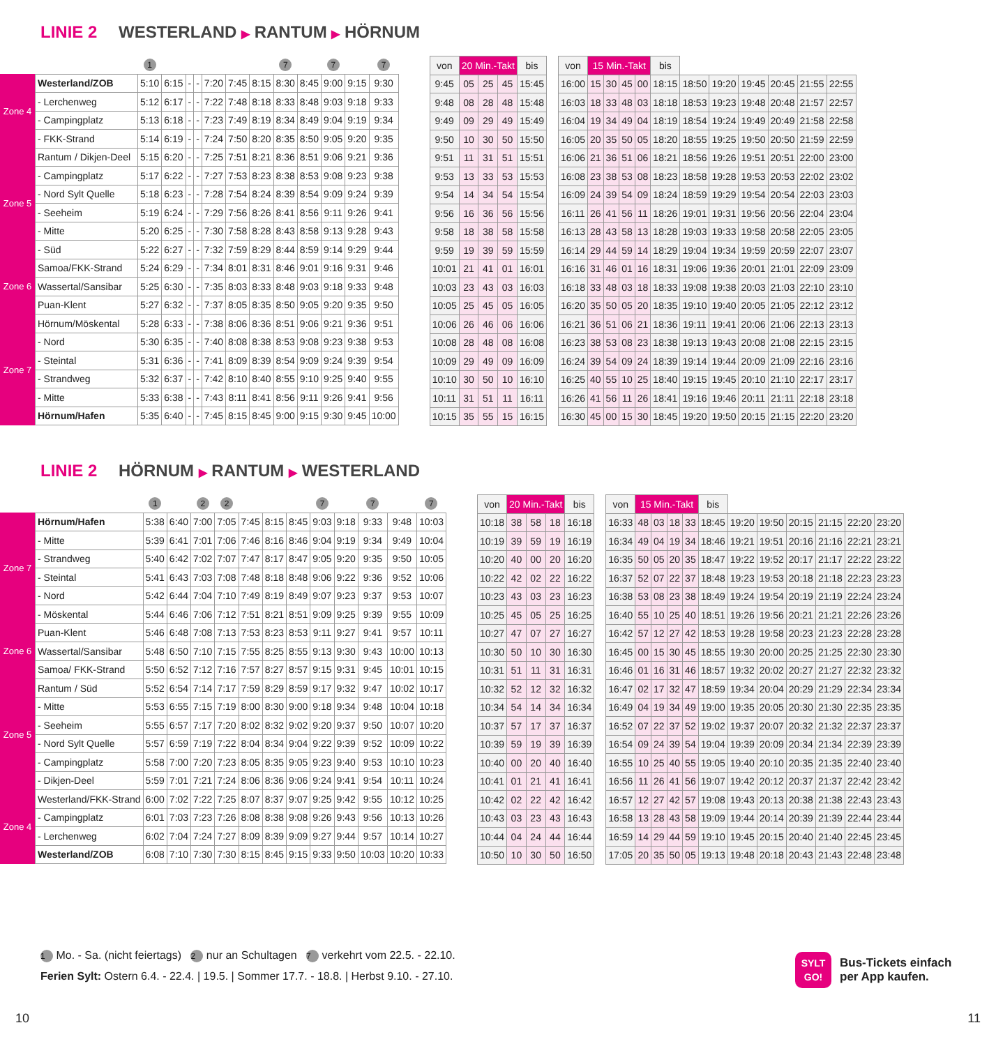LINIE 2 WESTERLAND ▶ RANTUM ▶ HÖRNUM
| | | 1 | | | | | | | 7 | | 7 | | 7 |
| Zone 4 | Westerland/ZOB | 5:10 | 6:15 | - | - | 7:20 | 7:45 | 8:15 | 8:30 | 8:45 | 9:00 | 9:15 | 9:30 |
| | - Lerchenweg | 5:12 | 6:17 | - | - | 7:22 | 7:48 | 8:18 | 8:33 | 8:48 | 9:03 | 9:18 | 9:33 |
| | - Campingplatz | 5:13 | 6:18 | - | - | 7:23 | 7:49 | 8:19 | 8:34 | 8:49 | 9:04 | 9:19 | 9:34 |
| | - FKK-Strand | 5:14 | 6:19 | - | - | 7:24 | 7:50 | 8:20 | 8:35 | 8:50 | 9:05 | 9:20 | 9:35 |
| Zone 5 | Rantum / Dikjen-Deel | 5:15 | 6:20 | - | - | 7:25 | 7:51 | 8:21 | 8:36 | 8:51 | 9:06 | 9:21 | 9:36 |
| | - Campingplatz | 5:17 | 6:22 | - | - | 7:27 | 7:53 | 8:23 | 8:38 | 8:53 | 9:08 | 9:23 | 9:38 |
| | - Nord Sylt Quelle | 5:18 | 6:23 | - | - | 7:28 | 7:54 | 8:24 | 8:39 | 8:54 | 9:09 | 9:24 | 9:39 |
| | - Seeheim | 5:19 | 6:24 | - | - | 7:29 | 7:56 | 8:26 | 8:41 | 8:56 | 9:11 | 9:26 | 9:41 |
| | - Mitte | 5:20 | 6:25 | - | - | 7:30 | 7:58 | 8:28 | 8:43 | 8:58 | 9:13 | 9:28 | 9:43 |
| | - Süd | 5:22 | 6:27 | - | - | 7:32 | 7:59 | 8:29 | 8:44 | 8:59 | 9:14 | 9:29 | 9:44 |
| Zone 6 | Samoa/FKK-Strand | 5:24 | 6:29 | - | - | 7:34 | 8:01 | 8:31 | 8:46 | 9:01 | 9:16 | 9:31 | 9:46 |
| | Wassertal/Sansibar | 5:25 | 6:30 | - | - | 7:35 | 8:03 | 8:33 | 8:48 | 9:03 | 9:18 | 9:33 | 9:48 |
| | Puan-Klent | 5:27 | 6:32 | - | - | 7:37 | 8:05 | 8:35 | 8:50 | 9:05 | 9:20 | 9:35 | 9:50 |
| Zone 7 | Hörnum/Möskental | 5:28 | 6:33 | - | - | 7:38 | 8:06 | 8:36 | 8:51 | 9:06 | 9:21 | 9:36 | 9:51 |
| | - Nord | 5:30 | 6:35 | - | - | 7:40 | 8:08 | 8:38 | 8:53 | 9:08 | 9:23 | 9:38 | 9:53 |
| | - Steintal | 5:31 | 6:36 | - | - | 7:41 | 8:09 | 8:39 | 8:54 | 9:09 | 9:24 | 9:39 | 9:54 |
| | - Strandweg | 5:32 | 6:37 | - | - | 7:42 | 8:10 | 8:40 | 8:55 | 9:10 | 9:25 | 9:40 | 9:55 |
| | - Mitte | 5:33 | 6:38 | - | - | 7:43 | 8:11 | 8:41 | 8:56 | 9:11 | 9:26 | 9:41 | 9:56 |
| | Hörnum/Hafen | 5:35 | 6:40 | - | - | 7:45 | 8:15 | 8:45 | 9:00 | 9:15 | 9:30 | 9:45 | 10:00 |
| von | 20 Min.-Takt | | | bis |
| --- | --- | --- | --- | --- |
| 9:45 | 05 | 25 | 45 | 15:45 |
| 9:48 | 08 | 28 | 48 | 15:48 |
| 9:49 | 09 | 29 | 49 | 15:49 |
| 9:50 | 10 | 30 | 50 | 15:50 |
| 9:51 | 11 | 31 | 51 | 15:51 |
| 9:53 | 13 | 33 | 53 | 15:53 |
| 9:54 | 14 | 34 | 54 | 15:54 |
| 9:56 | 16 | 36 | 56 | 15:56 |
| 9:58 | 18 | 38 | 58 | 15:58 |
| 9:59 | 19 | 39 | 59 | 15:59 |
| 10:01 | 21 | 41 | 01 | 16:01 |
| 10:03 | 23 | 43 | 03 | 16:03 |
| 10:05 | 25 | 45 | 05 | 16:05 |
| 10:06 | 26 | 46 | 06 | 16:06 |
| 10:08 | 28 | 48 | 08 | 16:08 |
| 10:09 | 29 | 49 | 09 | 16:09 |
| 10:10 | 30 | 50 | 10 | 16:10 |
| 10:11 | 31 | 51 | 11 | 16:11 |
| 10:15 | 35 | 55 | 15 | 16:15 |
| von | 15 Min.-Takt | | | | bis | | | | | | |
| --- | --- | --- | --- | --- | --- | --- | --- | --- | --- | --- | --- |
| 16:00 | 15 | 30 | 45 | 00 | 18:15 | 18:50 | 19:20 | 19:45 | 20:45 | 21:55 | 22:55 |
| 16:03 | 18 | 33 | 48 | 03 | 18:18 | 18:53 | 19:23 | 19:48 | 20:48 | 21:57 | 22:57 |
| 16:04 | 19 | 34 | 49 | 04 | 18:19 | 18:54 | 19:24 | 19:49 | 20:49 | 21:58 | 22:58 |
| 16:05 | 20 | 35 | 50 | 05 | 18:20 | 18:55 | 19:25 | 19:50 | 20:50 | 21:59 | 22:59 |
| 16:06 | 21 | 36 | 51 | 06 | 18:21 | 18:56 | 19:26 | 19:51 | 20:51 | 22:00 | 23:00 |
| 16:08 | 23 | 38 | 53 | 08 | 18:23 | 18:58 | 19:28 | 19:53 | 20:53 | 22:02 | 23:02 |
| 16:09 | 24 | 39 | 54 | 09 | 18:24 | 18:59 | 19:29 | 19:54 | 20:54 | 22:03 | 23:03 |
| 16:11 | 26 | 41 | 56 | 11 | 18:26 | 19:01 | 19:31 | 19:56 | 20:56 | 22:04 | 23:04 |
| 16:13 | 28 | 43 | 58 | 13 | 18:28 | 19:03 | 19:33 | 19:58 | 20:58 | 22:05 | 23:05 |
| 16:14 | 29 | 44 | 59 | 14 | 18:29 | 19:04 | 19:34 | 19:59 | 20:59 | 22:07 | 23:07 |
| 16:16 | 31 | 46 | 01 | 16 | 18:31 | 19:06 | 19:36 | 20:01 | 21:01 | 22:09 | 23:09 |
| 16:18 | 33 | 48 | 03 | 18 | 18:33 | 19:08 | 19:38 | 20:03 | 21:03 | 22:10 | 23:10 |
| 16:20 | 35 | 50 | 05 | 20 | 18:35 | 19:10 | 19:40 | 20:05 | 21:05 | 22:12 | 23:12 |
| 16:21 | 36 | 51 | 06 | 21 | 18:36 | 19:11 | 19:41 | 20:06 | 21:06 | 22:13 | 23:13 |
| 16:23 | 38 | 53 | 08 | 23 | 18:38 | 19:13 | 19:43 | 20:08 | 21:08 | 22:15 | 23:15 |
| 16:24 | 39 | 54 | 09 | 24 | 18:39 | 19:14 | 19:44 | 20:09 | 21:09 | 22:16 | 23:16 |
| 16:25 | 40 | 55 | 10 | 25 | 18:40 | 19:15 | 19:45 | 20:10 | 21:10 | 22:17 | 23:17 |
| 16:26 | 41 | 56 | 11 | 26 | 18:41 | 19:16 | 19:46 | 20:11 | 21:11 | 22:18 | 23:18 |
| 16:30 | 45 | 00 | 15 | 30 | 18:45 | 19:20 | 19:50 | 20:15 | 21:15 | 22:20 | 23:20 |
LINIE 2 HÖRNUM ▶ RANTUM ▶ WESTERLAND
| | | 1 | | 2 | 2 | | | | 7 | | 7 | | 7 |
| Zone 7 | Hörnum/Hafen | 5:38 | 6:40 | 7:00 | 7:05 | 7:45 | 8:15 | 8:45 | 9:03 | 9:18 | 9:33 | 9:48 | 10:03 |
| | - Mitte | 5:39 | 6:41 | 7:01 | 7:06 | 7:46 | 8:16 | 8:46 | 9:04 | 9:19 | 9:34 | 9:49 | 10:04 |
| | - Strandweg | 5:40 | 6:42 | 7:02 | 7:07 | 7:47 | 8:17 | 8:47 | 9:05 | 9:20 | 9:35 | 9:50 | 10:05 |
| | - Steintal | 5:41 | 6:43 | 7:03 | 7:08 | 7:48 | 8:18 | 8:48 | 9:06 | 9:22 | 9:36 | 9:52 | 10:06 |
| | - Nord | 5:42 | 6:44 | 7:04 | 7:10 | 7:49 | 8:19 | 8:49 | 9:07 | 9:23 | 9:37 | 9:53 | 10:07 |
| | - Möskental | 5:44 | 6:46 | 7:06 | 7:12 | 7:51 | 8:21 | 8:51 | 9:09 | 9:25 | 9:39 | 9:55 | 10:09 |
| Zone 6 | Puan-Klent | 5:46 | 6:48 | 7:08 | 7:13 | 7:53 | 8:23 | 8:53 | 9:11 | 9:27 | 9:41 | 9:57 | 10:11 |
| | Wassertal/Sansibar | 5:48 | 6:50 | 7:10 | 7:15 | 7:55 | 8:25 | 8:55 | 9:13 | 9:30 | 9:43 | 10:00 | 10:13 |
| | Samoa/ FKK-Strand | 5:50 | 6:52 | 7:12 | 7:16 | 7:57 | 8:27 | 8:57 | 9:15 | 9:31 | 9:45 | 10:01 | 10:15 |
| Zone 5 | Rantum / Süd | 5:52 | 6:54 | 7:14 | 7:17 | 7:59 | 8:29 | 8:59 | 9:17 | 9:32 | 9:47 | 10:02 | 10:17 |
| | - Mitte | 5:53 | 6:55 | 7:15 | 7:19 | 8:00 | 8:30 | 9:00 | 9:18 | 9:34 | 9:48 | 10:04 | 10:18 |
| | - Seeheim | 5:55 | 6:57 | 7:17 | 7:20 | 8:02 | 8:32 | 9:02 | 9:20 | 9:37 | 9:50 | 10:07 | 10:20 |
| | - Nord Sylt Quelle | 5:57 | 6:59 | 7:19 | 7:22 | 8:04 | 8:34 | 9:04 | 9:22 | 9:39 | 9:52 | 10:09 | 10:22 |
| | - Campingplatz | 5:58 | 7:00 | 7:20 | 7:23 | 8:05 | 8:35 | 9:05 | 9:23 | 9:40 | 9:53 | 10:10 | 10:23 |
| | - Dikjen-Deel | 5:59 | 7:01 | 7:21 | 7:24 | 8:06 | 8:36 | 9:06 | 9:24 | 9:41 | 9:54 | 10:11 | 10:24 |
| Zone 4 | Westerland/FKK-Strand | 6:00 | 7:02 | 7:22 | 7:25 | 8:07 | 8:37 | 9:07 | 9:25 | 9:42 | 9:55 | 10:12 | 10:25 |
| | - Campingplatz | 6:01 | 7:03 | 7:23 | 7:26 | 8:08 | 8:38 | 9:08 | 9:26 | 9:43 | 9:56 | 10:13 | 10:26 |
| | - Lerchenweg | 6:02 | 7:04 | 7:24 | 7:27 | 8:09 | 8:39 | 9:09 | 9:27 | 9:44 | 9:57 | 10:14 | 10:27 |
| | Westerland/ZOB | 6:08 | 7:10 | 7:30 | 7:30 | 8:15 | 8:45 | 9:15 | 9:33 | 9:50 | 10:03 | 10:20 | 10:33 |
| von | 20 Min.-Takt | | | bis |
| --- | --- | --- | --- | --- |
| 10:18 | 38 | 58 | 18 | 16:18 |
| 10:19 | 39 | 59 | 19 | 16:19 |
| 10:20 | 40 | 00 | 20 | 16:20 |
| 10:22 | 42 | 02 | 22 | 16:22 |
| 10:23 | 43 | 03 | 23 | 16:23 |
| 10:25 | 45 | 05 | 25 | 16:25 |
| 10:27 | 47 | 07 | 27 | 16:27 |
| 10:30 | 50 | 10 | 30 | 16:30 |
| 10:31 | 51 | 11 | 31 | 16:31 |
| 10:32 | 52 | 12 | 32 | 16:32 |
| 10:34 | 54 | 14 | 34 | 16:34 |
| 10:37 | 57 | 17 | 37 | 16:37 |
| 10:39 | 59 | 19 | 39 | 16:39 |
| 10:40 | 00 | 20 | 40 | 16:40 |
| 10:41 | 01 | 21 | 41 | 16:41 |
| 10:42 | 02 | 22 | 42 | 16:42 |
| 10:43 | 03 | 23 | 43 | 16:43 |
| 10:44 | 04 | 24 | 44 | 16:44 |
| 10:50 | 10 | 30 | 50 | 16:50 |
| von | 15 Min.-Takt | | | | bis | | | | | | |
| --- | --- | --- | --- | --- | --- | --- | --- | --- | --- | --- | --- |
| 16:33 | 48 | 03 | 18 | 33 | 18:45 | 19:20 | 19:50 | 20:15 | 21:15 | 22:20 | 23:20 |
| 16:34 | 49 | 04 | 19 | 34 | 18:46 | 19:21 | 19:51 | 20:16 | 21:16 | 22:21 | 23:21 |
| 16:35 | 50 | 05 | 20 | 35 | 18:47 | 19:22 | 19:52 | 20:17 | 21:17 | 22:22 | 23:22 |
| 16:37 | 52 | 07 | 22 | 37 | 18:48 | 19:23 | 19:53 | 20:18 | 21:18 | 22:23 | 23:23 |
| 16:38 | 53 | 08 | 23 | 38 | 18:49 | 19:24 | 19:54 | 20:19 | 21:19 | 22:24 | 23:24 |
| 16:40 | 55 | 10 | 25 | 40 | 18:51 | 19:26 | 19:56 | 20:21 | 21:21 | 22:26 | 23:26 |
| 16:42 | 57 | 12 | 27 | 42 | 18:53 | 19:28 | 19:58 | 20:23 | 21:23 | 22:28 | 23:28 |
| 16:45 | 00 | 15 | 30 | 45 | 18:55 | 19:30 | 20:00 | 20:25 | 21:25 | 22:30 | 23:30 |
| 16:46 | 01 | 16 | 31 | 46 | 18:57 | 19:32 | 20:02 | 20:27 | 21:27 | 22:32 | 23:32 |
| 16:47 | 02 | 17 | 32 | 47 | 18:59 | 19:34 | 20:04 | 20:29 | 21:29 | 22:34 | 23:34 |
| 16:49 | 04 | 19 | 34 | 49 | 19:00 | 19:35 | 20:05 | 20:30 | 21:30 | 22:35 | 23:35 |
| 16:52 | 07 | 22 | 37 | 52 | 19:02 | 19:37 | 20:07 | 20:32 | 21:32 | 22:37 | 23:37 |
| 16:54 | 09 | 24 | 39 | 54 | 19:04 | 19:39 | 20:09 | 20:34 | 21:34 | 22:39 | 23:39 |
| 16:55 | 10 | 25 | 40 | 55 | 19:05 | 19:40 | 20:10 | 20:35 | 21:35 | 22:40 | 23:40 |
| 16:56 | 11 | 26 | 41 | 56 | 19:07 | 19:42 | 20:12 | 20:37 | 21:37 | 22:42 | 23:42 |
| 16:57 | 12 | 27 | 42 | 57 | 19:08 | 19:43 | 20:13 | 20:38 | 21:38 | 22:43 | 23:43 |
| 16:58 | 13 | 28 | 43 | 58 | 19:09 | 19:44 | 20:14 | 20:39 | 21:39 | 22:44 | 23:44 |
| 16:59 | 14 | 29 | 44 | 59 | 19:10 | 19:45 | 20:15 | 20:40 | 21:40 | 22:45 | 23:45 |
| 17:05 | 20 | 35 | 50 | 05 | 19:13 | 19:48 | 20:18 | 20:43 | 21:43 | 22:48 | 23:48 |
1 Mo. - Sa. (nicht feiertags) 2 nur an Schultagen 7 verkehrt vom 22.5. - 22.10.
Ferien Sylt: Ostern 6.4. - 22.4. | 19.5. | Sommer 17.7. - 18.8. | Herbst 9.10. - 27.10.
SYLT
GO!
Bus-Tickets einfach
per App kaufen.
10 11